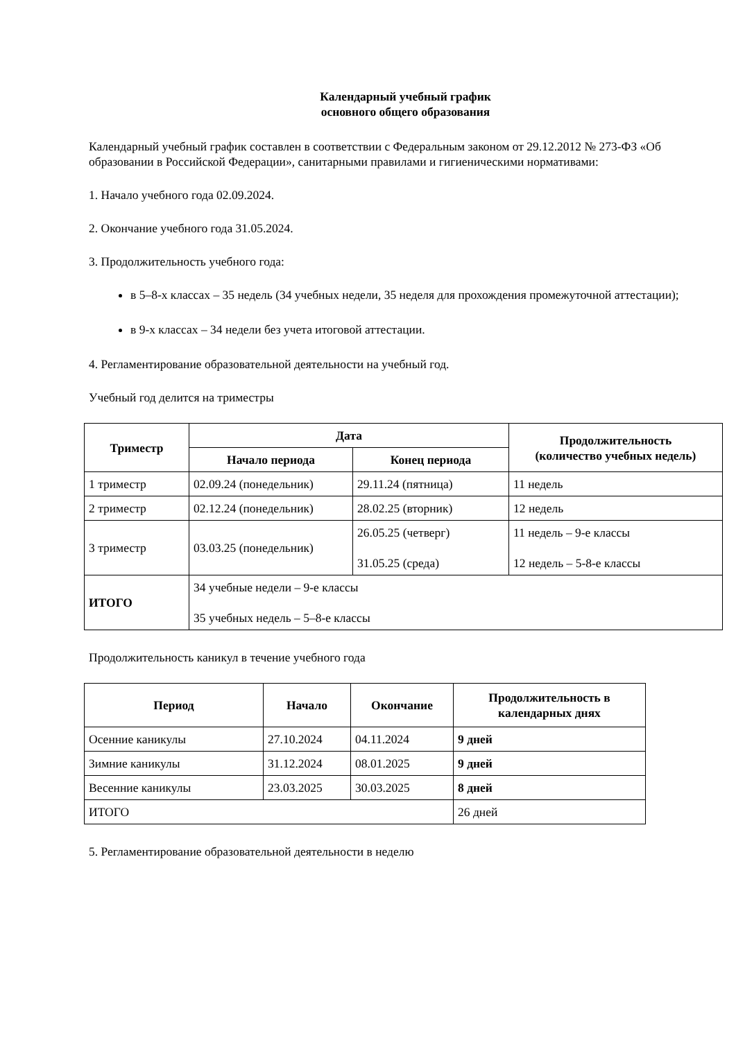Календарный учебный график
основного общего образования
Календарный учебный график составлен в соответствии с Федеральным законом от 29.12.2012 № 273-ФЗ «Об образовании в Российской Федерации», санитарными правилами и гигиеническими нормативами:
1. Начало учебного года 02.09.2024.
2. Окончание учебного года 31.05.2024.
3. Продолжительность учебного года:
в 5–8-х классах – 35 недель (34 учебных недели, 35 неделя для прохождения промежуточной аттестации);
в 9-х классах – 34 недели без учета итоговой аттестации.
4. Регламентирование образовательной деятельности на учебный год.
Учебный год делится на триместры
| Триместр | Дата | | Продолжительность (количество учебных недель) |
| --- | --- | --- | --- |
| | Начало периода | Конец периода | |
| 1 триместр | 02.09.24 (понедельник) | 29.11.24 (пятница) | 11 недель |
| 2 триместр | 02.12.24 (понедельник) | 28.02.25 (вторник) | 12 недель |
| 3 триместр | 03.03.25 (понедельник) | 26.05.25 (четверг) 31.05.25 (среда) | 11 недель – 9-е классы 12 недель – 5-8-е классы |
| ИТОГО | 34 учебные недели – 9-е классы 35 учебных недель – 5–8-е классы | | |
Продолжительность каникул в течение учебного года
| Период | Начало | Окончание | Продолжительность в календарных днях |
| --- | --- | --- | --- |
| Осенние каникулы | 27.10.2024 | 04.11.2024 | 9 дней |
| Зимние каникулы | 31.12.2024 | 08.01.2025 | 9 дней |
| Весенние каникулы | 23.03.2025 | 30.03.2025 | 8 дней |
| ИТОГО | | | 26 дней |
5. Регламентирование образовательной деятельности в неделю